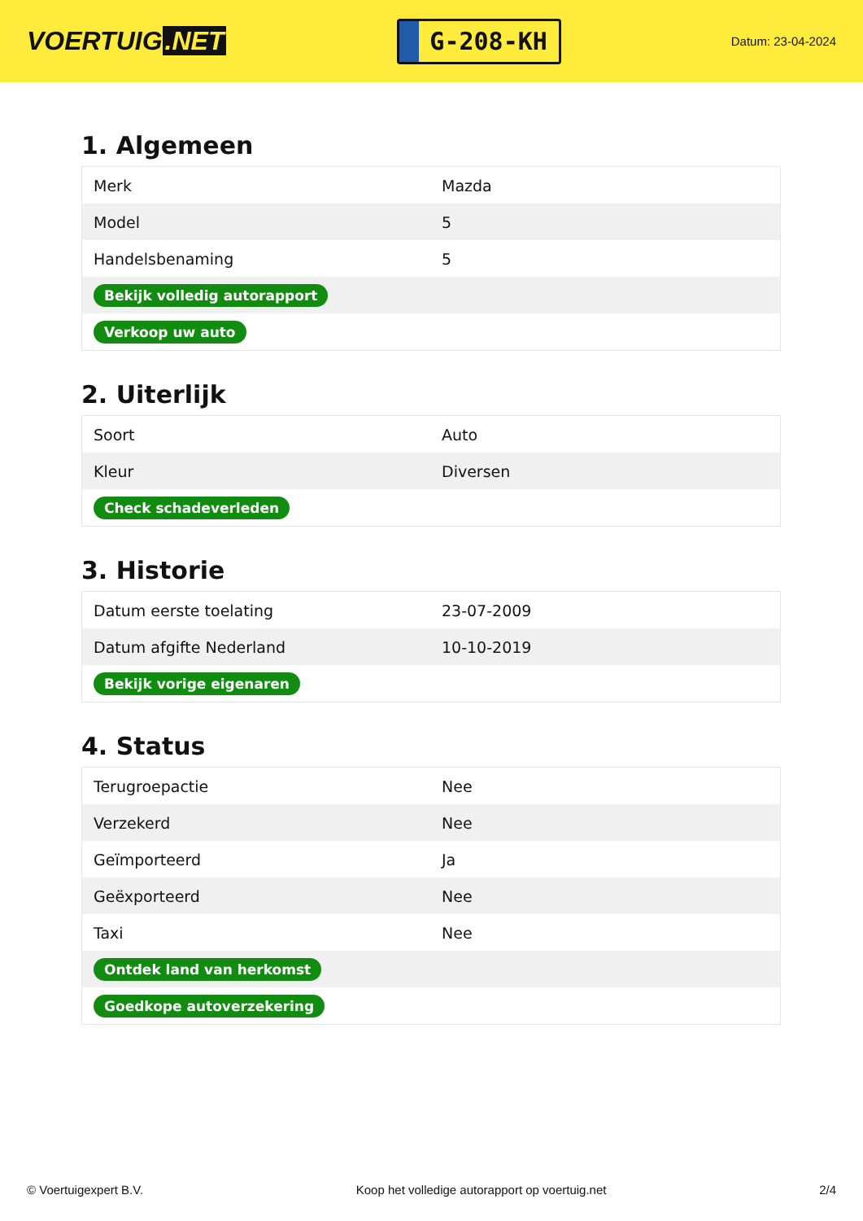VOERTUIG.NET
G-208-KH
Datum: 23-04-2024
1. Algemeen
| Merk | Mazda |
| Model | 5 |
| Handelsbenaming | 5 |
| Bekijk volledig autorapport | |
| Verkoop uw auto | |
2. Uiterlijk
| Soort | Auto |
| Kleur | Diversen |
| Check schadeverleden | |
3. Historie
| Datum eerste toelating | 23-07-2009 |
| Datum afgifte Nederland | 10-10-2019 |
| Bekijk vorige eigenaren | |
4. Status
| Terugroepactie | Nee |
| Verzekerd | Nee |
| Geïmporteerd | Ja |
| Geëxporteerd | Nee |
| Taxi | Nee |
| Ontdek land van herkomst | |
| Goedkope autoverzekering | |
© Voertuigexpert B.V. Koop het volledige autorapport op voertuig.net 2/4